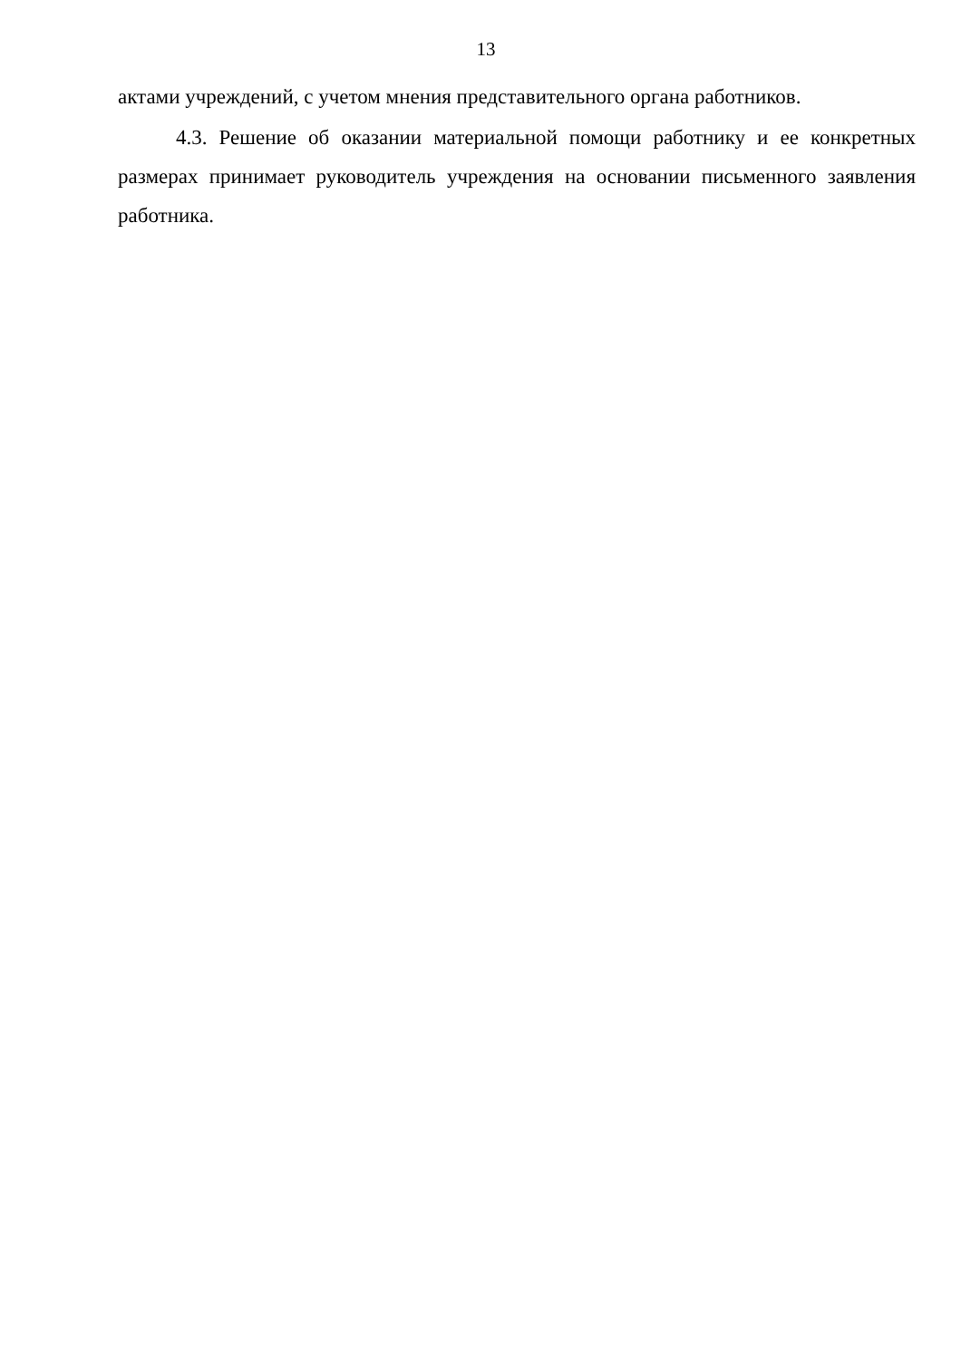13
актами учреждений, с учетом мнения представительного органа работников.
4.3. Решение об оказании материальной помощи работнику и ее конкретных размерах принимает руководитель учреждения на основании письменного заявления работника.